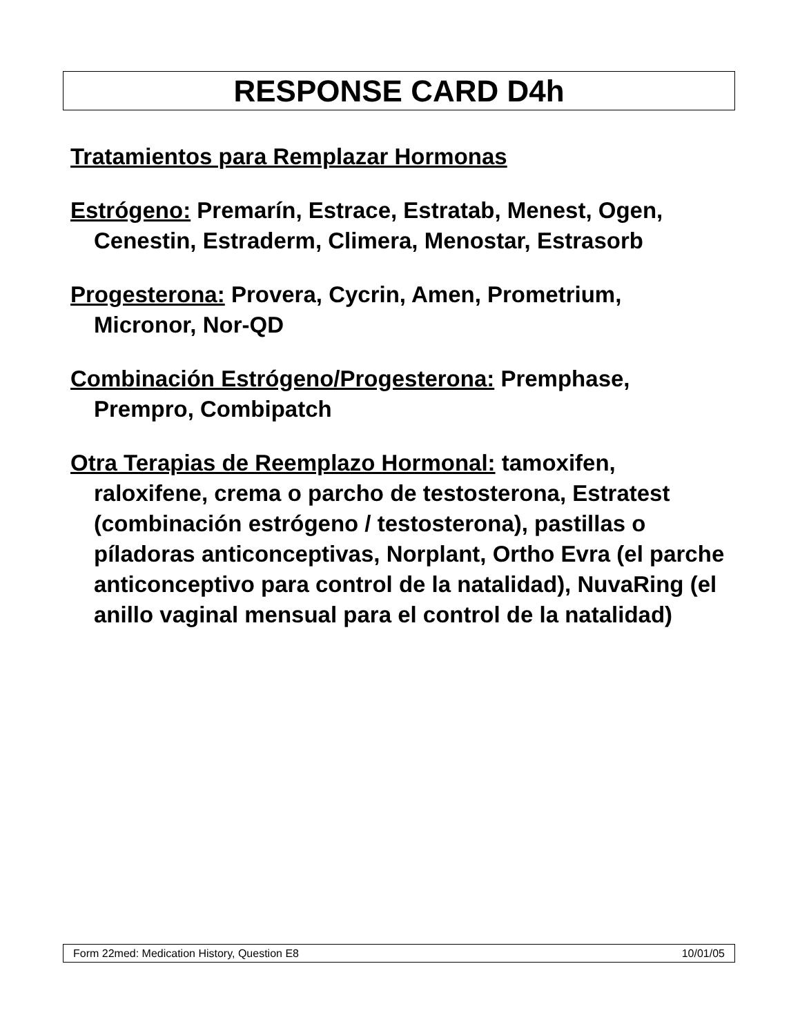RESPONSE CARD D4h
Tratamientos para Remplazar Hormonas
Estrógeno: Premarín, Estrace, Estratab, Menest, Ogen, Cenestin, Estraderm, Climera, Menostar, Estrasorb
Progesterona: Provera, Cycrin, Amen, Prometrium, Micronor, Nor-QD
Combinación Estrógeno/Progesterona: Premphase, Prempro, Combipatch
Otra Terapias de Reemplazo Hormonal: tamoxifen, raloxifene, crema o parcho de testosterona, Estratest (combinación estrógeno / testosterona), pastillas o píladoras anticonceptivas, Norplant, Ortho Evra (el parche anticonceptivo para control de la natalidad), NuvaRing (el anillo vaginal mensual para el control de la natalidad)
Form 22med: Medication History, Question E8 10/01/05